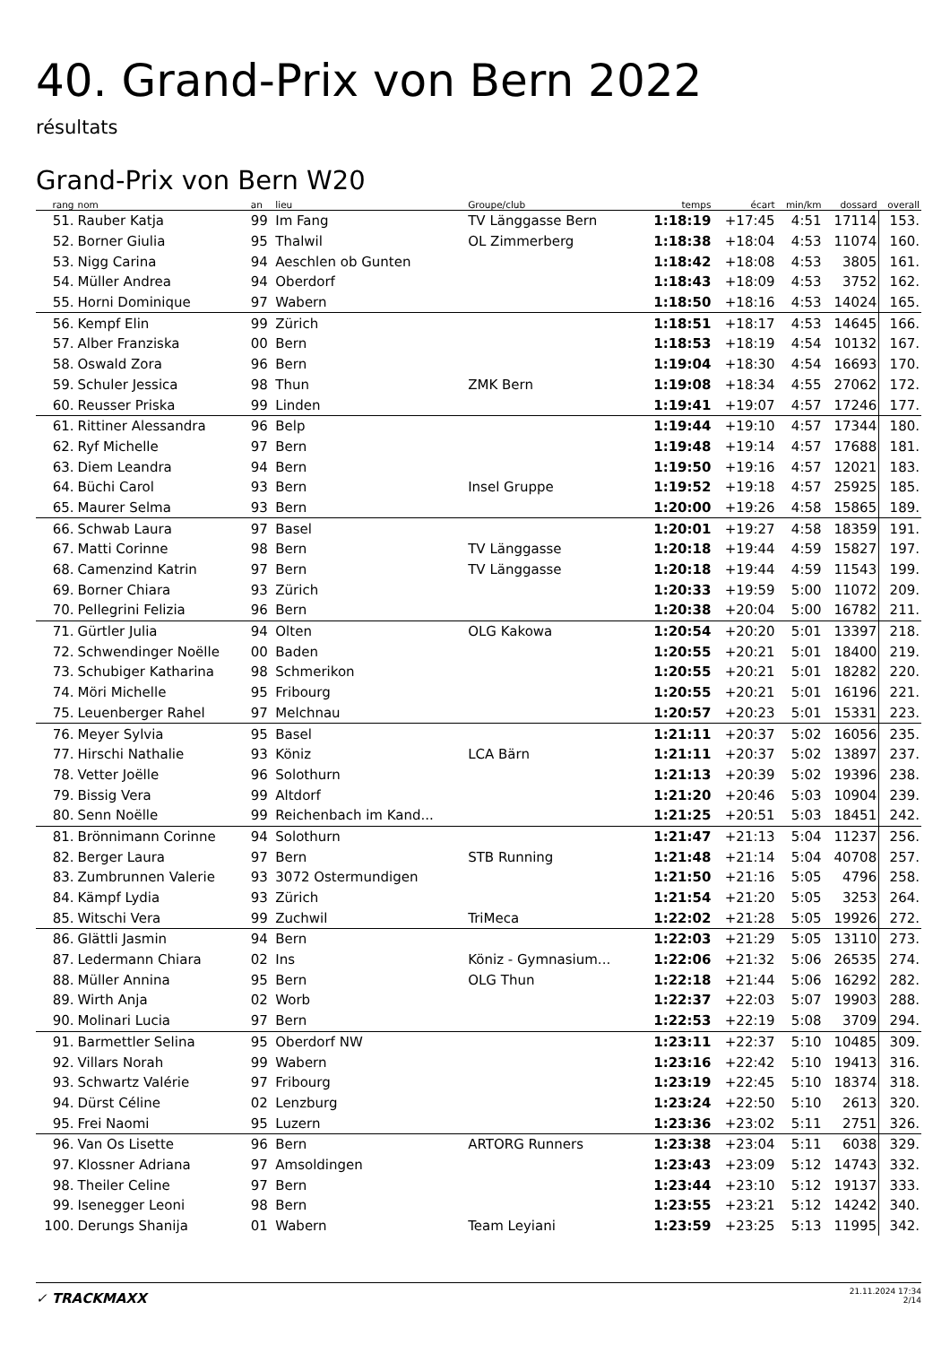40. Grand-Prix von Bern 2022
résultats
Grand-Prix von Bern W20
| rang | nom | an | lieu | Groupe/club | temps | écart | min/km | dossard | overall |
| --- | --- | --- | --- | --- | --- | --- | --- | --- | --- |
| 51. | Rauber Katja | 99 | Im Fang | TV Länggasse Bern | 1:18:19 | +17:45 | 4:51 | 17114 | 153. |
| 52. | Borner Giulia | 95 | Thalwil | OL Zimmerberg | 1:18:38 | +18:04 | 4:53 | 11074 | 160. |
| 53. | Nigg Carina | 94 | Aeschlen ob Gunten | | 1:18:42 | +18:08 | 4:53 | 3805 | 161. |
| 54. | Müller Andrea | 94 | Oberdorf | | 1:18:43 | +18:09 | 4:53 | 3752 | 162. |
| 55. | Horni Dominique | 97 | Wabern | | 1:18:50 | +18:16 | 4:53 | 14024 | 165. |
| 56. | Kempf Elin | 99 | Zürich | | 1:18:51 | +18:17 | 4:53 | 14645 | 166. |
| 57. | Alber Franziska | 00 | Bern | | 1:18:53 | +18:19 | 4:54 | 10132 | 167. |
| 58. | Oswald Zora | 96 | Bern | | 1:19:04 | +18:30 | 4:54 | 16693 | 170. |
| 59. | Schuler Jessica | 98 | Thun | ZMK Bern | 1:19:08 | +18:34 | 4:55 | 27062 | 172. |
| 60. | Reusser Priska | 99 | Linden | | 1:19:41 | +19:07 | 4:57 | 17246 | 177. |
| 61. | Rittiner Alessandra | 96 | Belp | | 1:19:44 | +19:10 | 4:57 | 17344 | 180. |
| 62. | Ryf Michelle | 97 | Bern | | 1:19:48 | +19:14 | 4:57 | 17688 | 181. |
| 63. | Diem Leandra | 94 | Bern | | 1:19:50 | +19:16 | 4:57 | 12021 | 183. |
| 64. | Büchi Carol | 93 | Bern | Insel Gruppe | 1:19:52 | +19:18 | 4:57 | 25925 | 185. |
| 65. | Maurer Selma | 93 | Bern | | 1:20:00 | +19:26 | 4:58 | 15865 | 189. |
| 66. | Schwab Laura | 97 | Basel | | 1:20:01 | +19:27 | 4:58 | 18359 | 191. |
| 67. | Matti Corinne | 98 | Bern | TV Länggasse | 1:20:18 | +19:44 | 4:59 | 15827 | 197. |
| 68. | Camenzind Katrin | 97 | Bern | TV Länggasse | 1:20:18 | +19:44 | 4:59 | 11543 | 199. |
| 69. | Borner Chiara | 93 | Zürich | | 1:20:33 | +19:59 | 5:00 | 11072 | 209. |
| 70. | Pellegrini Felizia | 96 | Bern | | 1:20:38 | +20:04 | 5:00 | 16782 | 211. |
| 71. | Gürtler Julia | 94 | Olten | OLG Kakowa | 1:20:54 | +20:20 | 5:01 | 13397 | 218. |
| 72. | Schwendinger Noëlle | 00 | Baden | | 1:20:55 | +20:21 | 5:01 | 18400 | 219. |
| 73. | Schubiger Katharina | 98 | Schmerikon | | 1:20:55 | +20:21 | 5:01 | 18282 | 220. |
| 74. | Möri Michelle | 95 | Fribourg | | 1:20:55 | +20:21 | 5:01 | 16196 | 221. |
| 75. | Leuenberger Rahel | 97 | Melchnau | | 1:20:57 | +20:23 | 5:01 | 15331 | 223. |
| 76. | Meyer Sylvia | 95 | Basel | | 1:21:11 | +20:37 | 5:02 | 16056 | 235. |
| 77. | Hirschi Nathalie | 93 | Köniz | LCA Bärn | 1:21:11 | +20:37 | 5:02 | 13897 | 237. |
| 78. | Vetter Joëlle | 96 | Solothurn | | 1:21:13 | +20:39 | 5:02 | 19396 | 238. |
| 79. | Bissig Vera | 99 | Altdorf | | 1:21:20 | +20:46 | 5:03 | 10904 | 239. |
| 80. | Senn Noëlle | 99 | Reichenbach im Kand... | | 1:21:25 | +20:51 | 5:03 | 18451 | 242. |
| 81. | Brönnimann Corinne | 94 | Solothurn | | 1:21:47 | +21:13 | 5:04 | 11237 | 256. |
| 82. | Berger Laura | 97 | Bern | STB Running | 1:21:48 | +21:14 | 5:04 | 40708 | 257. |
| 83. | Zumbrunnen Valerie | 93 | 3072 Ostermundigen | | 1:21:50 | +21:16 | 5:05 | 4796 | 258. |
| 84. | Kämpf Lydia | 93 | Zürich | | 1:21:54 | +21:20 | 5:05 | 3253 | 264. |
| 85. | Witschi Vera | 99 | Zuchwil | TriMeca | 1:22:02 | +21:28 | 5:05 | 19926 | 272. |
| 86. | Glättli Jasmin | 94 | Bern | | 1:22:03 | +21:29 | 5:05 | 13110 | 273. |
| 87. | Ledermann Chiara | 02 | Ins | Köniz - Gymnasium... | 1:22:06 | +21:32 | 5:06 | 26535 | 274. |
| 88. | Müller Annina | 95 | Bern | OLG Thun | 1:22:18 | +21:44 | 5:06 | 16292 | 282. |
| 89. | Wirth Anja | 02 | Worb | | 1:22:37 | +22:03 | 5:07 | 19903 | 288. |
| 90. | Molinari Lucia | 97 | Bern | | 1:22:53 | +22:19 | 5:08 | 3709 | 294. |
| 91. | Barmettler Selina | 95 | Oberdorf NW | | 1:23:11 | +22:37 | 5:10 | 10485 | 309. |
| 92. | Villars Norah | 99 | Wabern | | 1:23:16 | +22:42 | 5:10 | 19413 | 316. |
| 93. | Schwartz Valérie | 97 | Fribourg | | 1:23:19 | +22:45 | 5:10 | 18374 | 318. |
| 94. | Dürst Céline | 02 | Lenzburg | | 1:23:24 | +22:50 | 5:10 | 2613 | 320. |
| 95. | Frei Naomi | 95 | Luzern | | 1:23:36 | +23:02 | 5:11 | 2751 | 326. |
| 96. | Van Os Lisette | 96 | Bern | ARTORG Runners | 1:23:38 | +23:04 | 5:11 | 6038 | 329. |
| 97. | Klossner Adriana | 97 | Amsoldingen | | 1:23:43 | +23:09 | 5:12 | 14743 | 332. |
| 98. | Theiler Celine | 97 | Bern | | 1:23:44 | +23:10 | 5:12 | 19137 | 333. |
| 99. | Isenegger Leoni | 98 | Bern | | 1:23:55 | +23:21 | 5:12 | 14242 | 340. |
| 100. | Derungs Shanija | 01 | Wabern | Team Leyiani | 1:23:59 | +23:25 | 5:13 | 11995 | 342. |
✓ TRACKMAXX
21.11.2024 17:34
2/14